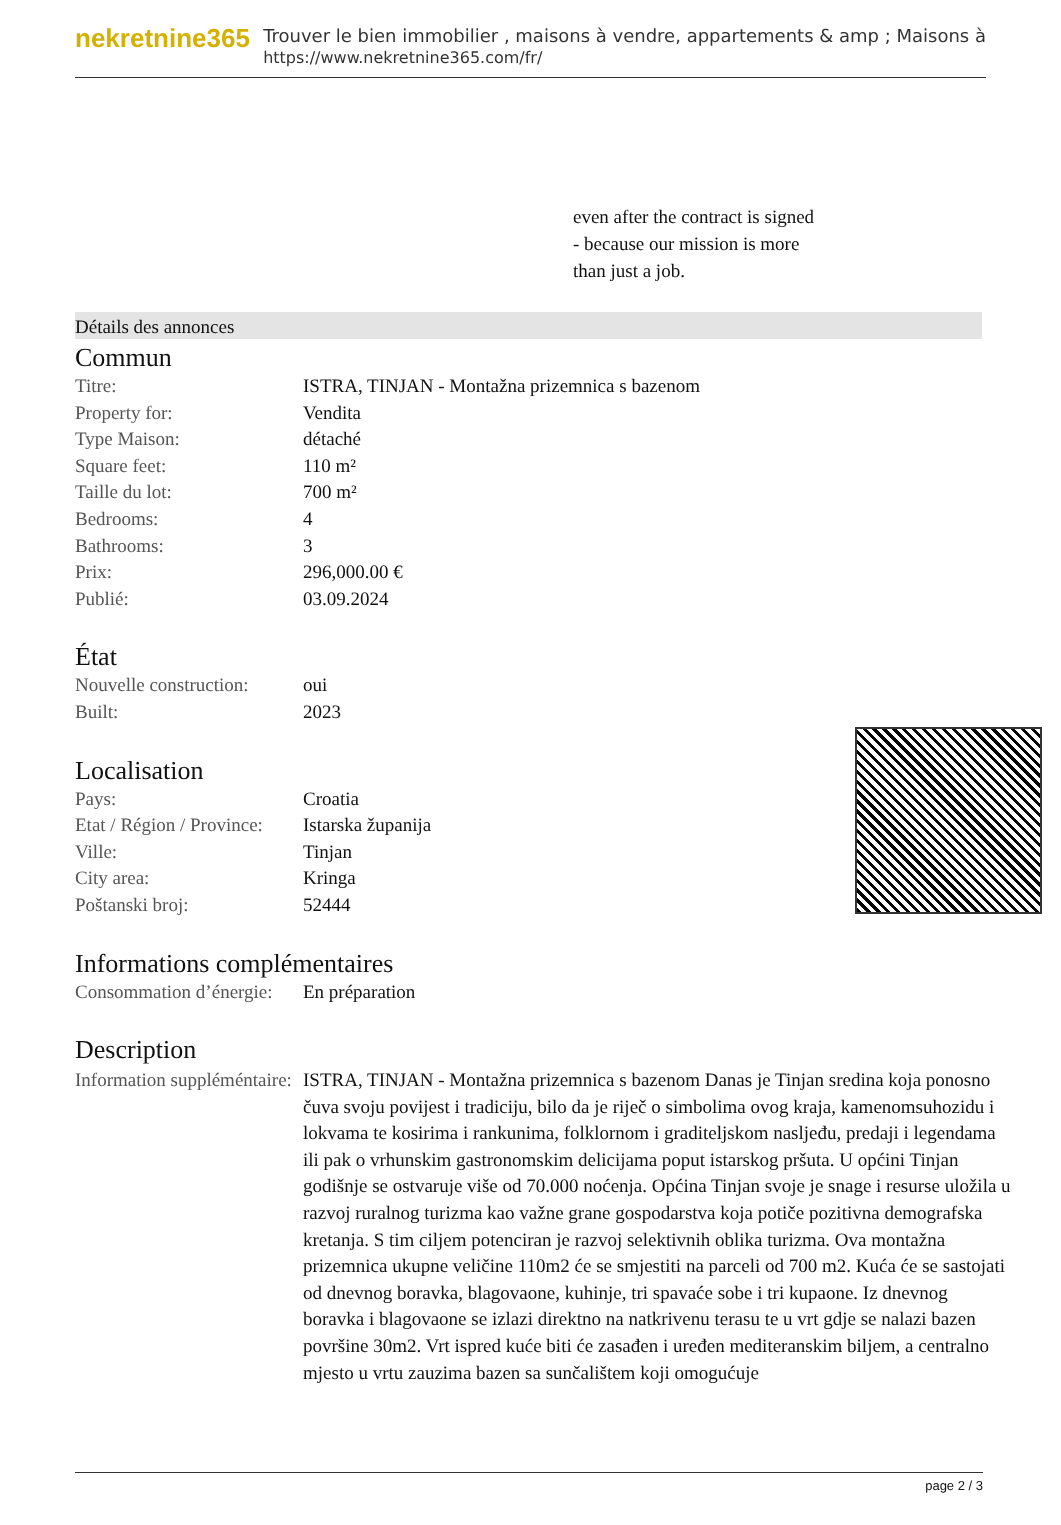nekretnine365
Trouver le bien immobilier , maisons à vendre, appartements & amp ; Maisons à
https://www.nekretnine365.com/fr/
even after the contract is signed
- because our mission is more
than just a job.
Détails des annonces
Commun
| Titre: | ISTRA, TINJAN - Montažna prizemnica s bazenom |
| Property for: | Vendita |
| Type Maison: | détaché |
| Square feet: | 110 m² |
| Taille du lot: | 700 m² |
| Bedrooms: | 4 |
| Bathrooms: | 3 |
| Prix: | 296,000.00 € |
| Publié: | 03.09.2024 |
État
| Nouvelle construction: | oui |
| Built: | 2023 |
Localisation
| Pays: | Croatia |
| Etat / Région / Province: | Istarska županija |
| Ville: | Tinjan |
| City area: | Kringa |
| Poštanski broj: | 52444 |
Informations complémentaires
| Consommation d’énergie: | En préparation |
Description
| Information suppléméntaire: | ISTRA, TINJAN - Montažna prizemnica s bazenom Danas je Tinjan sredina koja ponosno čuva svoju povijest i tradiciju, bilo da je riječ o simbolima ovog kraja, kamenomsuhozidu i lokvama te kosirima i rankunima, folklornom i graditeljskom nasljeđu, predaji i legendama ili pak o vrhunskim gastronomskim delicijama poput istarskog pršuta. U općini Tinjan godišnje se ostvaruje više od 70.000 noćenja. Općina Tinjan svoje je snage i resurse uložila u razvoj ruralnog turizma kao važne grane gospodarstva koja potiče pozitivna demografska kretanja. S tim ciljem potenciran je razvoj selektivnih oblika turizma. Ova montažna prizemnica ukupne veličine 110m2 će se smjestiti na parceli od 700 m2. Kuća će se sastojati od dnevnog boravka, blagovaone, kuhinje, tri spavaće sobe i tri kupaone. Iz dnevnog boravka i blagovaone se izlazi direktno na natkrivenu terasu te u vrt gdje se nalazi bazen površine 30m2. Vrt ispred kuće biti će zasađen i uređen mediteranskim biljem, a centralno mjesto u vrtu zauzima bazen sa sunčalištem koji omogućuje |
page 2 / 3